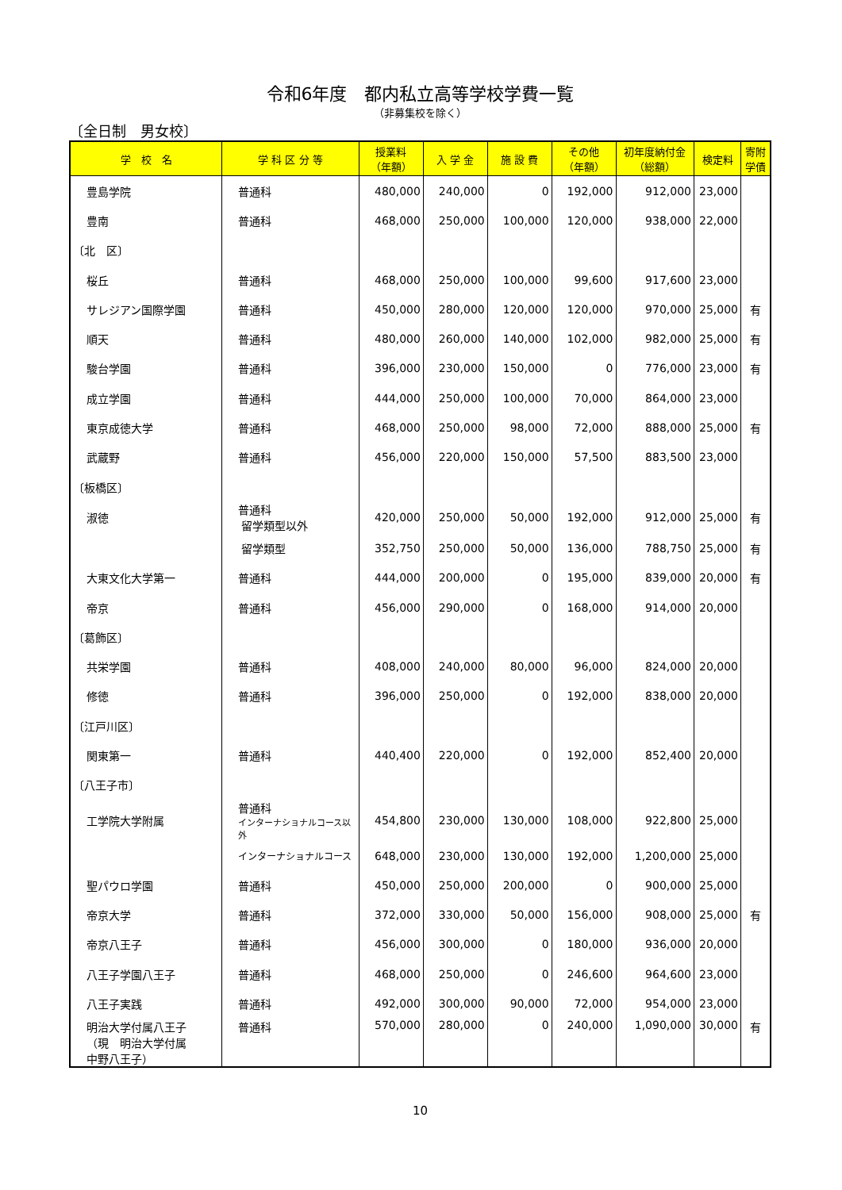令和6年度　都内私立高等学校学費一覧
（非募集校を除く）
〔全日制　男女校〕
| 学 校 名 | 学 科 区 分 等 | 授業料 （年額） | 入 学 金 | 施 設 費 | その他 （年額） | 初年度納付金 （総額） | 検定料 | 寄附 学債 |
| --- | --- | --- | --- | --- | --- | --- | --- | --- |
| 豊島学院 | 普通科 | 480,000 | 240,000 | 0 | 192,000 | 912,000 | 23,000 | |
| 豊南 | 普通科 | 468,000 | 250,000 | 100,000 | 120,000 | 938,000 | 22,000 | |
| 〔北 区〕 | | | | | | | | |
| 桜丘 | 普通科 | 468,000 | 250,000 | 100,000 | 99,600 | 917,600 | 23,000 | |
| サレジアン国際学園 | 普通科 | 450,000 | 280,000 | 120,000 | 120,000 | 970,000 | 25,000 | 有 |
| 順天 | 普通科 | 480,000 | 260,000 | 140,000 | 102,000 | 982,000 | 25,000 | 有 |
| 駿台学園 | 普通科 | 396,000 | 230,000 | 150,000 | 0 | 776,000 | 23,000 | 有 |
| 成立学園 | 普通科 | 444,000 | 250,000 | 100,000 | 70,000 | 864,000 | 23,000 | |
| 東京成徳大学 | 普通科 | 468,000 | 250,000 | 98,000 | 72,000 | 888,000 | 25,000 | 有 |
| 武蔵野 | 普通科 | 456,000 | 220,000 | 150,000 | 57,500 | 883,500 | 23,000 | |
| 〔板橋区〕 | | | | | | | | |
| 淑徳 | 普通科 留学類型以外 | 420,000 | 250,000 | 50,000 | 192,000 | 912,000 | 25,000 | 有 |
| | 留学類型 | 352,750 | 250,000 | 50,000 | 136,000 | 788,750 | 25,000 | 有 |
| 大東文化大学第一 | 普通科 | 444,000 | 200,000 | 0 | 195,000 | 839,000 | 20,000 | 有 |
| 帝京 | 普通科 | 456,000 | 290,000 | 0 | 168,000 | 914,000 | 20,000 | |
| 〔葛飾区〕 | | | | | | | | |
| 共栄学園 | 普通科 | 408,000 | 240,000 | 80,000 | 96,000 | 824,000 | 20,000 | |
| 修徳 | 普通科 | 396,000 | 250,000 | 0 | 192,000 | 838,000 | 20,000 | |
| 〔江戸川区〕 | | | | | | | | |
| 関東第一 | 普通科 | 440,400 | 220,000 | 0 | 192,000 | 852,400 | 20,000 | |
| 〔八王子市〕 | | | | | | | | |
| 工学院大学附属 | 普通科 インターナショナルコース以外 | 454,800 | 230,000 | 130,000 | 108,000 | 922,800 | 25,000 | |
| | インターナショナルコース | 648,000 | 230,000 | 130,000 | 192,000 | 1,200,000 | 25,000 | |
| 聖パウロ学園 | 普通科 | 450,000 | 250,000 | 200,000 | 0 | 900,000 | 25,000 | |
| 帝京大学 | 普通科 | 372,000 | 330,000 | 50,000 | 156,000 | 908,000 | 25,000 | 有 |
| 帝京八王子 | 普通科 | 456,000 | 300,000 | 0 | 180,000 | 936,000 | 20,000 | |
| 八王子学園八王子 | 普通科 | 468,000 | 250,000 | 0 | 246,600 | 964,600 | 23,000 | |
| 八王子実践 | 普通科 | 492,000 | 300,000 | 90,000 | 72,000 | 954,000 | 23,000 | |
| 明治大学付属八王子 （現 明治大学付属 中野八王子） | 普通科 | 570,000 | 280,000 | 0 | 240,000 | 1,090,000 | 30,000 | 有 |
10